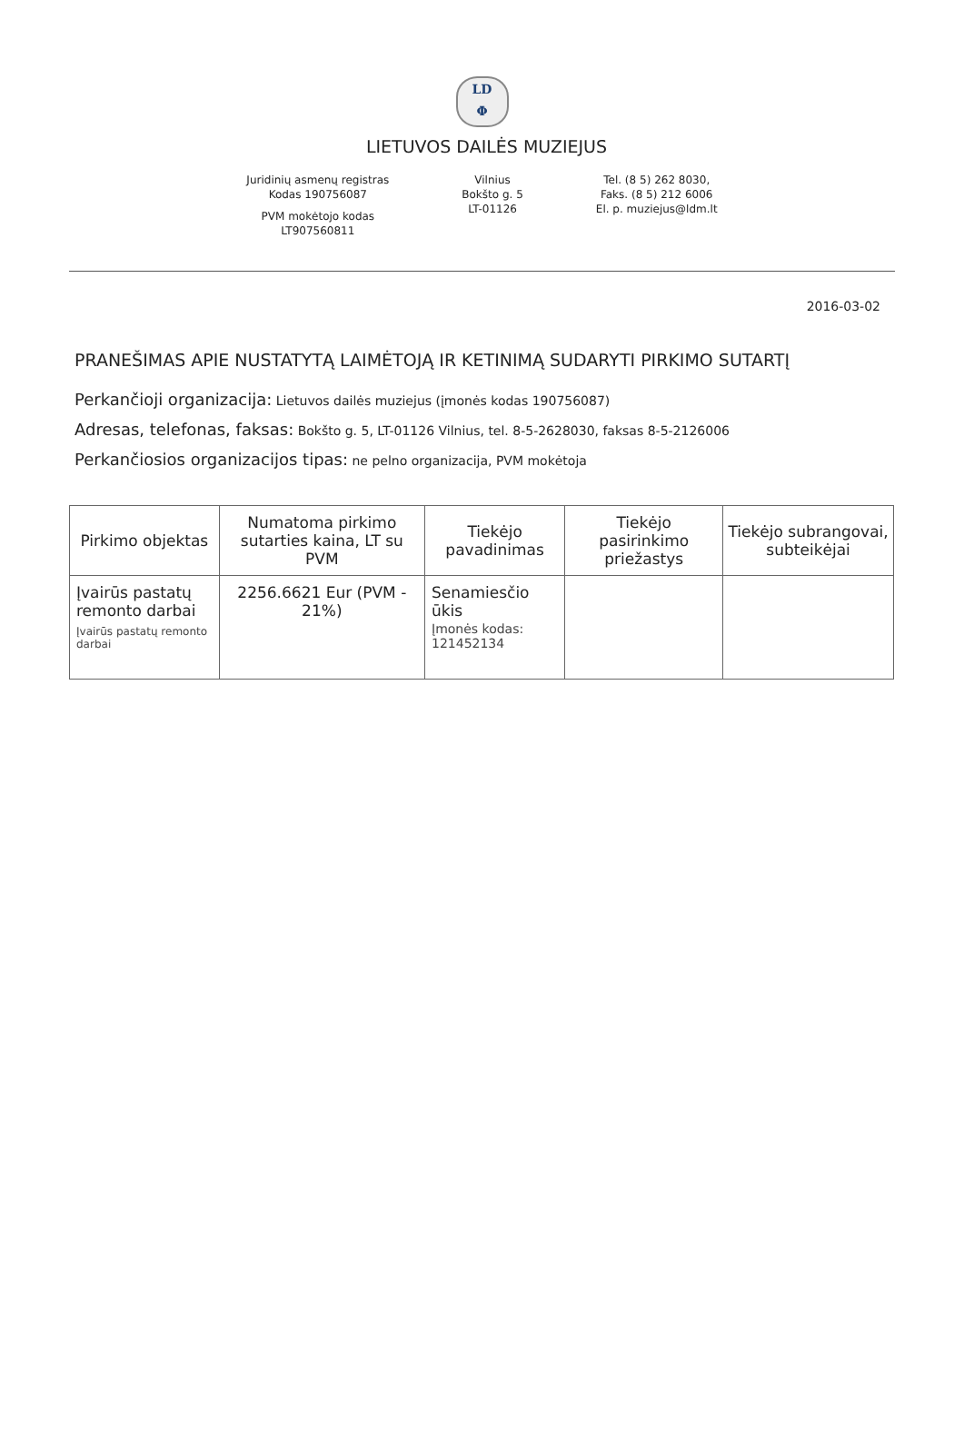LD
Φ
LIETUVOS DAILĖS MUZIEJUS
Juridinių asmenų registras
Kodas 190756087
PVM mokėtojo kodas
LT907560811
Vilnius
Bokšto g. 5
LT-01126
Tel. (8 5) 262 8030,
Faks. (8 5) 212 6006
El. p. muziejus@ldm.lt
2016-03-02
PRANEŠIMAS APIE NUSTATYTĄ LAIMĖTOJĄ IR KETINIMĄ SUDARYTI PIRKIMO SUTARTĮ
Perkančioji organizacija: Lietuvos dailės muziejus (įmonės kodas 190756087)
Adresas, telefonas, faksas: Bokšto g. 5, LT-01126 Vilnius, tel. 8-5-2628030, faksas 8-5-2126006
Perkančiosios organizacijos tipas: ne pelno organizacija, PVM mokėtoja
| Pirkimo objektas | Numatoma pirkimo sutarties kaina, LT su PVM | Tiekėjo pavadinimas | Tiekėjo pasirinkimo priežastys | Tiekėjo subrangovai, subteikėjai |
| --- | --- | --- | --- | --- |
| Įvairūs pastatų remonto darbai Įvairūs pastatų remonto darbai | 2256.6621 Eur (PVM - 21%) | Senamiesčio ūkis Įmonės kodas: 121452134 | | |